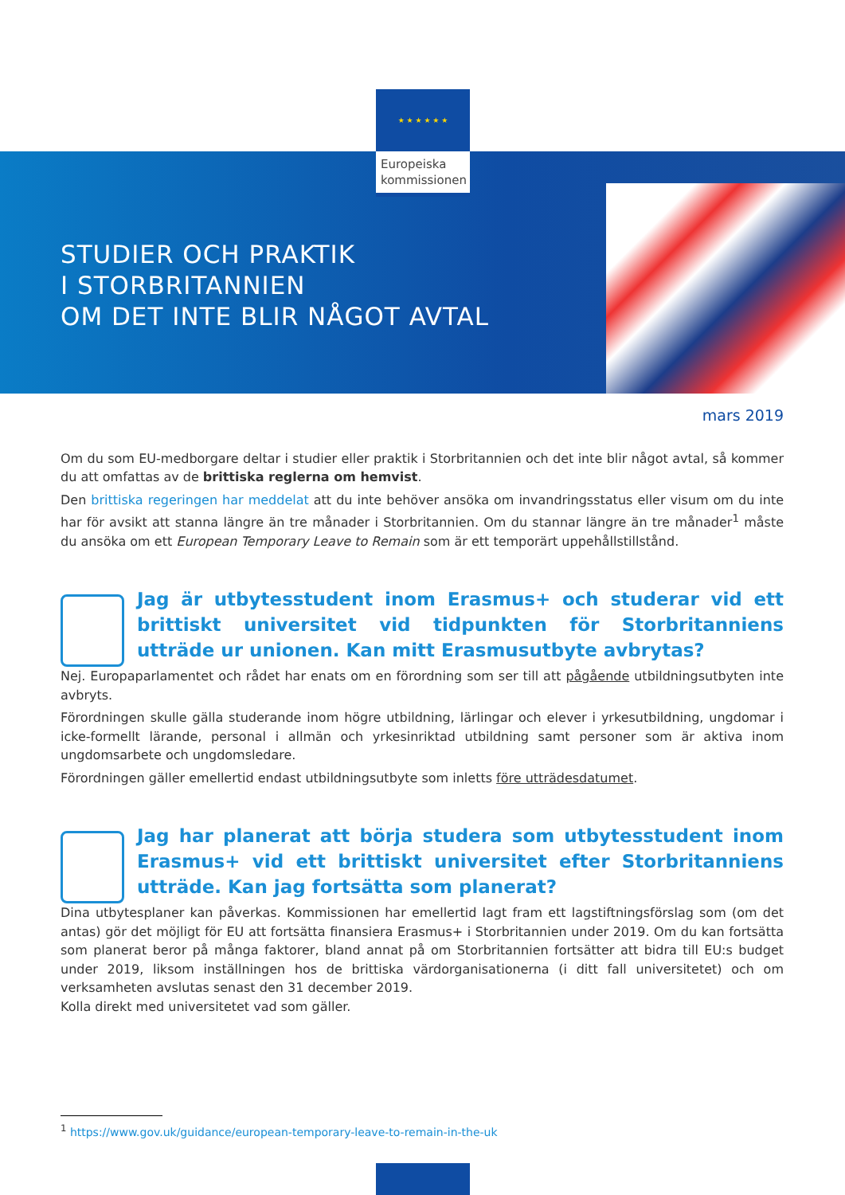★ ★ ★ ★ ★ ★
Europeiska kommissionen
STUDIER OCH PRAKTIK
I STORBRITANNIEN
OM DET INTE BLIR NÅGOT AVTAL
mars 2019
Om du som EU-medborgare deltar i studier eller praktik i Storbritannien och det inte blir något avtal, så kommer du att omfattas av de brittiska reglerna om hemvist.
Den brittiska regeringen har meddelat att du inte behöver ansöka om invandringsstatus eller visum om du inte har för avsikt att stanna längre än tre månader i Storbritannien. Om du stannar längre än tre månader<sup>1</sup> måste du ansöka om ett European Temporary Leave to Remain som är ett temporärt uppehållstillstånd.
Jag är utbytesstudent inom Erasmus+ och studerar vid ett brittiskt universitet vid tidpunkten för Storbritanniens utträde ur unionen. Kan mitt Erasmusutbyte avbrytas?
Nej. Europaparlamentet och rådet har enats om en förordning som ser till att pågående utbildningsutbyten inte avbryts.
Förordningen skulle gälla studerande inom högre utbildning, lärlingar och elever i yrkesutbildning, ungdomar i icke-formellt lärande, personal i allmän och yrkesinriktad utbildning samt personer som är aktiva inom ungdomsarbete och ungdomsledare.
Förordningen gäller emellertid endast utbildningsutbyte som inletts före utträdesdatumet.
Jag har planerat att börja studera som utbytesstudent inom Erasmus+ vid ett brittiskt universitet efter Storbritanniens utträde. Kan jag fortsätta som planerat?
Dina utbytesplaner kan påverkas. Kommissionen har emellertid lagt fram ett lagstiftningsförslag som (om det antas) gör det möjligt för EU att fortsätta finansiera Erasmus+ i Storbritannien under 2019. Om du kan fortsätta som planerat beror på många faktorer, bland annat på om Storbritannien fortsätter att bidra till EU:s budget under 2019, liksom inställningen hos de brittiska värdorganisationerna (i ditt fall universitetet) och om verksamheten avslutas senast den 31 december 2019.
Kolla direkt med universitetet vad som gäller.
<sup>1</sup> https://www.gov.uk/guidance/european-temporary-leave-to-remain-in-the-uk